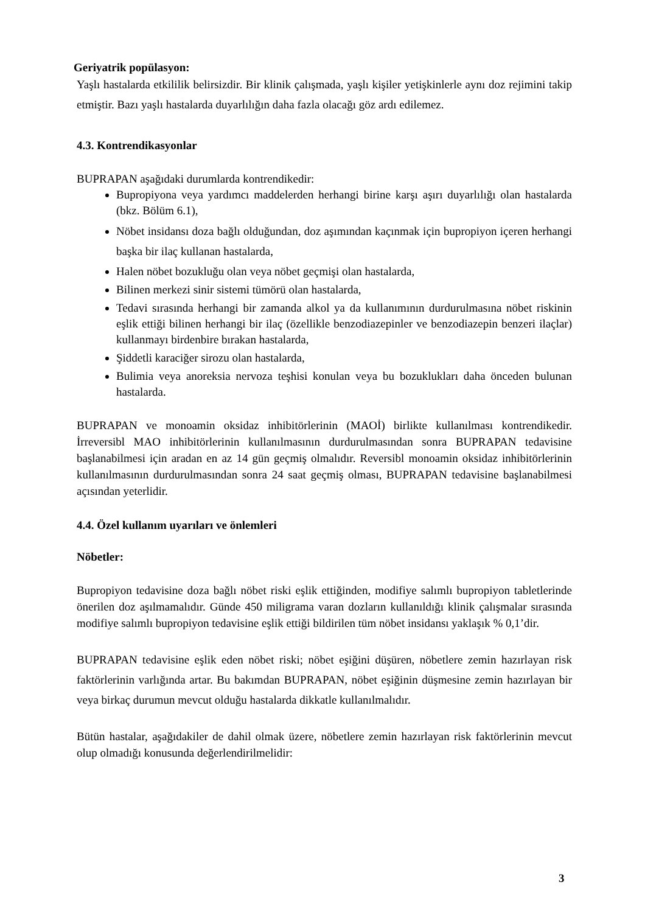Geriyatrik popülasyon:
Yaşlı hastalarda etkililik belirsizdir. Bir klinik çalışmada, yaşlı kişiler yetişkinlerle aynı doz rejimini takip etmiştir. Bazı yaşlı hastalarda duyarlılığın daha fazla olacağı göz ardı edilemez.
4.3. Kontrendikasyonlar
BUPRAPAN aşağıdaki durumlarda kontrendikedir:
Bupropiyona veya yardımcı maddelerden herhangi birine karşı aşırı duyarlılığı olan hastalarda (bkz. Bölüm 6.1),
Nöbet insidansı doza bağlı olduğundan, doz aşımından kaçınmak için bupropiyon içeren herhangi başka bir ilaç kullanan hastalarda,
Halen nöbet bozukluğu olan veya nöbet geçmişi olan hastalarda,
Bilinen merkezi sinir sistemi tümörü olan hastalarda,
Tedavi sırasında herhangi bir zamanda alkol ya da kullanımının durdurulmasına nöbet riskinin eşlik ettiği bilinen herhangi bir ilaç (özellikle benzodiazepinler ve benzodiazepin benzeri ilaçlar) kullanmayı birdenbire bırakan hastalarda,
Şiddetli karaciğer sirozu olan hastalarda,
Bulimia veya anoreksia nervoza teşhisi konulan veya bu bozuklukları daha önceden bulunan hastalarda.
BUPRAPAN ve monoamin oksidaz inhibitörlerinin (MAOİ) birlikte kullanılması kontrendikedir. İrreversibl MAO inhibitörlerinin kullanılmasının durdurulmasından sonra BUPRAPAN tedavisine başlanabilmesi için aradan en az 14 gün geçmiş olmalıdır. Reversibl monoamin oksidaz inhibitörlerinin kullanılmasının durdurulmasından sonra 24 saat geçmiş olması, BUPRAPAN tedavisine başlanabilmesi açısından yeterlidir.
4.4. Özel kullanım uyarıları ve önlemleri
Nöbetler:
Bupropiyon tedavisine doza bağlı nöbet riski eşlik ettiğinden, modifiye salımlı bupropiyon tabletlerinde önerilen doz aşılmamalıdır. Günde 450 miligrama varan dozların kullanıldığı klinik çalışmalar sırasında modifiye salımlı bupropiyon tedavisine eşlik ettiği bildirilen tüm nöbet insidansı yaklaşık % 0,1’dir.
BUPRAPAN tedavisine eşlik eden nöbet riski; nöbet eşiğini düşüren, nöbetlere zemin hazırlayan risk faktörlerinin varlığında artar. Bu bakımdan BUPRAPAN, nöbet eşiğinin düşmesine zemin hazırlayan bir veya birkaç durumun mevcut olduğu hastalarda dikkatle kullanılmalıdır.
Bütün hastalar, aşağıdakiler de dahil olmak üzere, nöbetlere zemin hazırlayan risk faktörlerinin mevcut olup olmadığı konusunda değerlendirilmelidir:
3